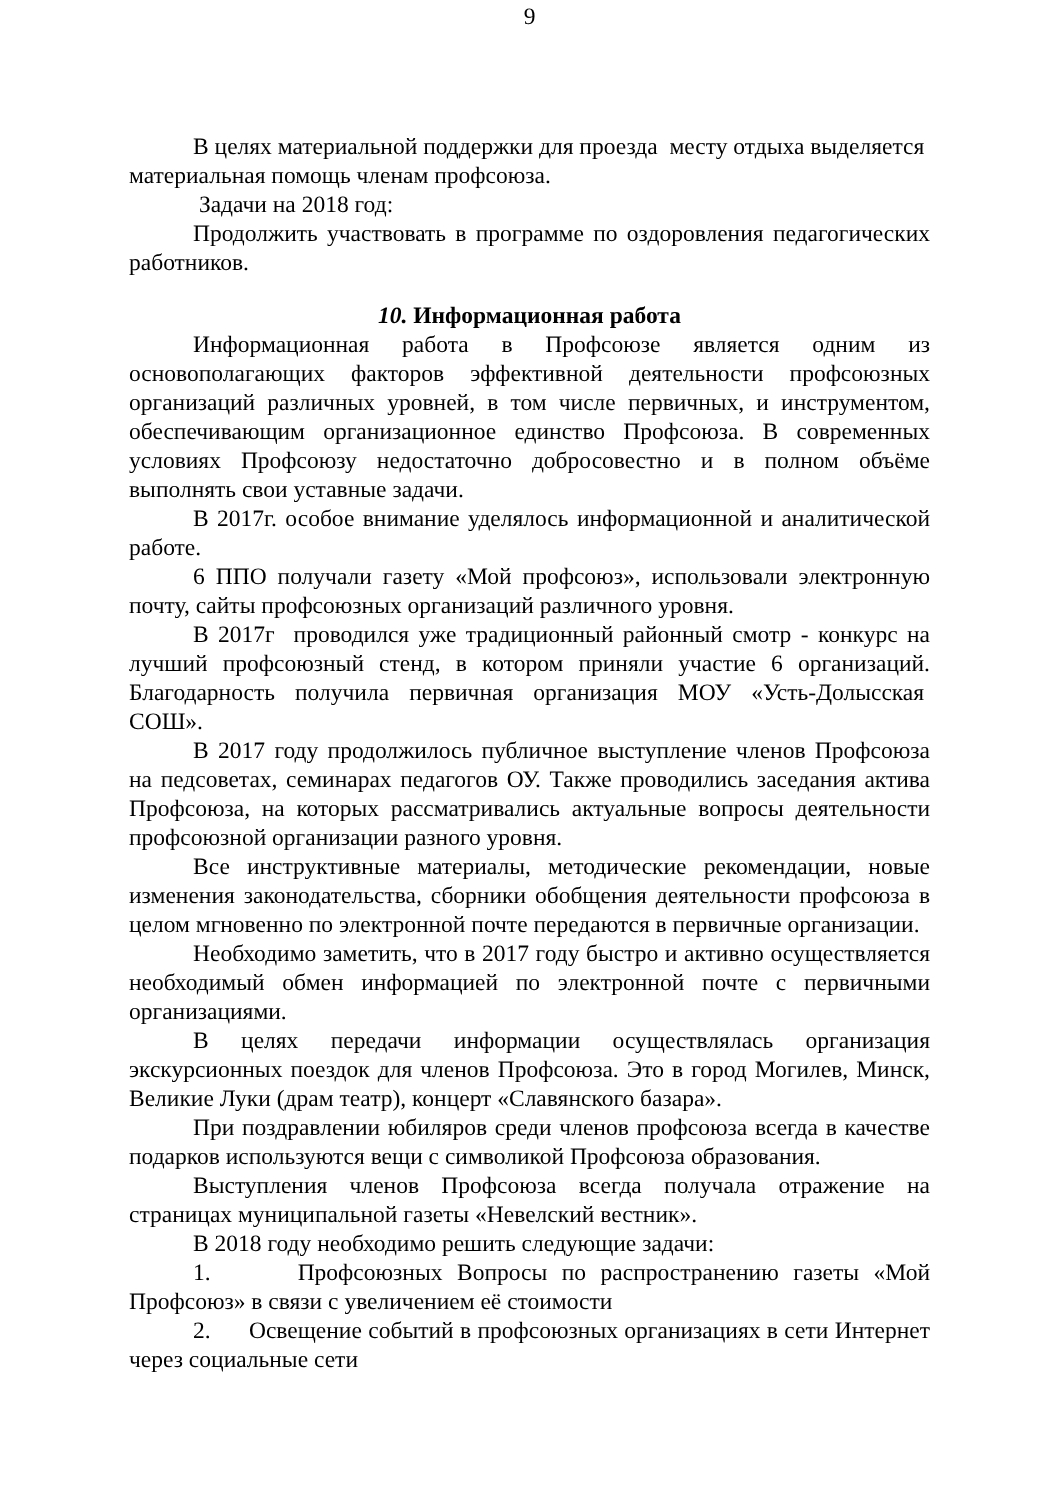9
В целях материальной поддержки для проезда месту отдыха выделяется материальная помощь членам профсоюза.
Задачи на 2018 год:
Продолжить участвовать в программе по оздоровления педагогических работников.
10. Информационная работа
Информационная работа в Профсоюзе является одним из основополагающих факторов эффективной деятельности профсоюзных организаций различных уровней, в том числе первичных, и инструментом, обеспечивающим организационное единство Профсоюза. В современных условиях Профсоюзу недостаточно добросовестно и в полном объёме выполнять свои уставные задачи.
В 2017г. особое внимание уделялось информационной и аналитической работе.
6 ППО получали газету «Мой профсоюз», использовали электронную почту, сайты профсоюзных организаций различного уровня.
В 2017г проводился уже традиционный районный смотр - конкурс на лучший профсоюзный стенд, в котором приняли участие 6 организаций. Благодарность получила первичная организация МОУ «Усть-Долысская СОШ».
В 2017 году продолжилось публичное выступление членов Профсоюза на педсоветах, семинарах педагогов ОУ. Также проводились заседания актива Профсоюза, на которых рассматривались актуальные вопросы деятельности профсоюзной организации разного уровня.
Все инструктивные материалы, методические рекомендации, новые изменения законодательства, сборники обобщения деятельности профсоюза в целом мгновенно по электронной почте передаются в первичные организации.
Необходимо заметить, что в 2017 году быстро и активно осуществляется необходимый обмен информацией по электронной почте с первичными организациями.
В целях передачи информации осуществлялась организация экскурсионных поездок для членов Профсоюза. Это в город Могилев, Минск, Великие Луки (драм театр), концерт «Славянского базара».
При поздравлении юбиляров среди членов профсоюза всегда в качестве подарков используются вещи с символикой Профсоюза образования.
Выступления членов Профсоюза всегда получала отражение на страницах муниципальной газеты «Невелский вестник».
В 2018 году необходимо решить следующие задачи:
1. Профсоюзных Вопросы по распространению газеты «Мой Профсоюз» в связи с увеличением её стоимости
2. Освещение событий в профсоюзных организациях в сети Интернет через социальные сети